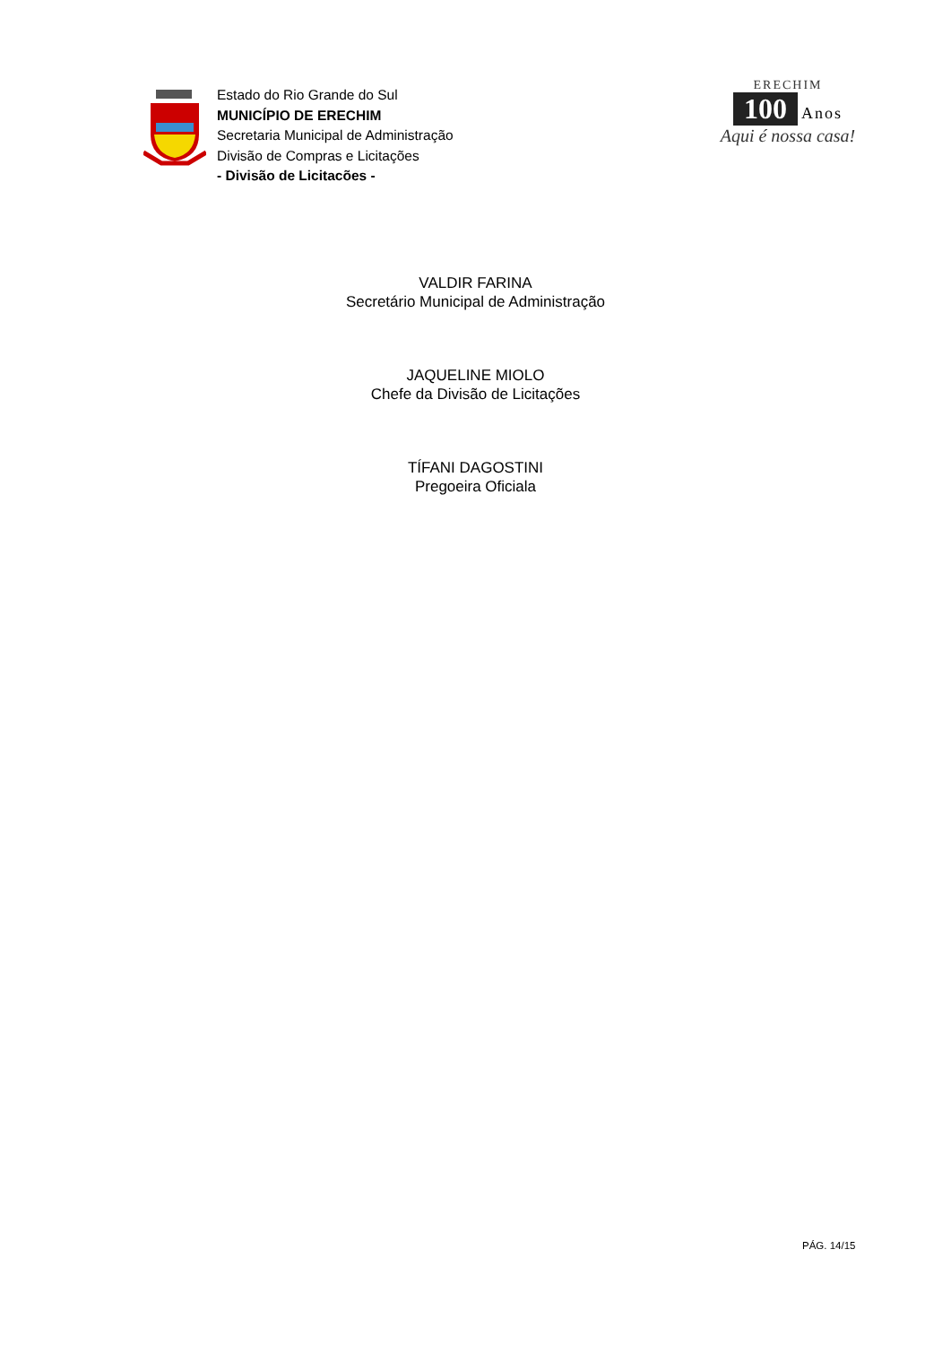Estado do Rio Grande do Sul
MUNICÍPIO DE ERECHIM
Secretaria Municipal de Administração
Divisão de Compras e Licitações
- Divisão de Licitacões -
ERECHIM
100 Anos
Aqui é nossa casa!
VALDIR FARINA
Secretário Municipal de Administração
JAQUELINE MIOLO
Chefe da Divisão de Licitações
TÍFANI DAGOSTINI
Pregoeira Oficiala
PÁG. 14/15